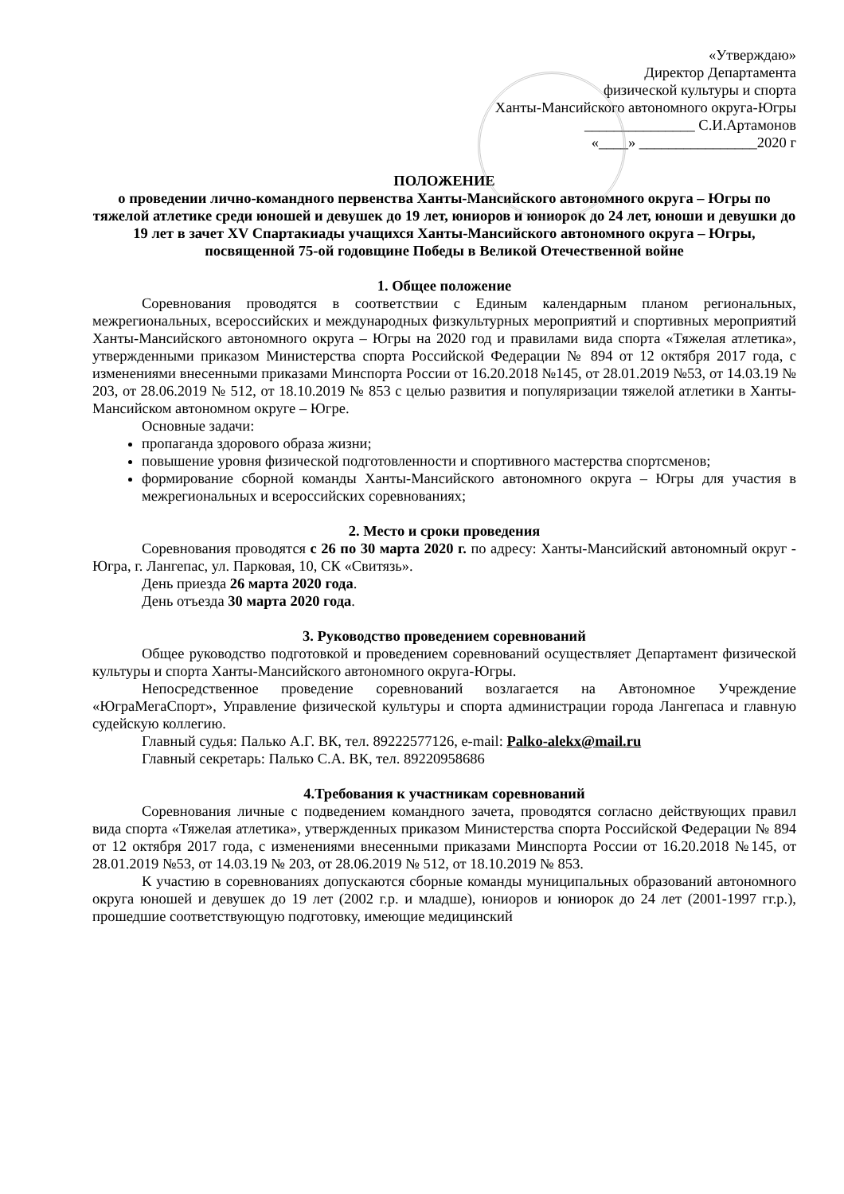«Утверждаю»
Директор Департамента
физической культуры и спорта
Ханты-Мансийского автономного округа-Югры
_______________ С.И.Артамонов
«____» ________________2020 г
ПОЛОЖЕНИЕ
о проведении лично-командного первенства Ханты-Мансийского автономного округа – Югры по тяжелой атлетике среди юношей и девушек до 19 лет, юниоров и юниорок до 24 лет, юноши и девушки до 19 лет в зачет XV Спартакиады учащихся Ханты-Мансийского автономного округа – Югры, посвященной 75-ой годовщине Победы в Великой Отечественной войне
1. Общее положение
Соревнования проводятся в соответствии с Единым календарным планом региональных, межрегиональных, всероссийских и международных физкультурных мероприятий и спортивных мероприятий Ханты-Мансийского автономного округа – Югры на 2020 год и правилами вида спорта «Тяжелая атлетика», утвержденными приказом Министерства спорта Российской Федерации № 894 от 12 октября 2017 года, с изменениями внесенными приказами Минспорта России от 16.20.2018 №145, от 28.01.2019 №53, от 14.03.19 № 203, от 28.06.2019 № 512, от 18.10.2019 № 853 с целью развития и популяризации тяжелой атлетики в Ханты-Мансийском автономном округе – Югре.
Основные задачи:
пропаганда здорового образа жизни;
повышение уровня физической подготовленности и спортивного мастерства спортсменов;
формирование сборной команды Ханты-Мансийского автономного округа – Югры для участия в межрегиональных и всероссийских соревнованиях;
2. Место и сроки проведения
Соревнования проводятся с 26 по 30 марта 2020 г. по адресу: Ханты-Мансийский автономный округ - Югра, г. Лангепас, ул. Парковая, 10, СК «Свитязь».
День приезда 26 марта 2020 года.
День отъезда 30 марта 2020 года.
3. Руководство проведением соревнований
Общее руководство подготовкой и проведением соревнований осуществляет Департамент физической культуры и спорта Ханты-Мансийского автономного округа-Югры.
Непосредственное проведение соревнований возлагается на Автономное Учреждение «ЮграМегаСпорт», Управление физической культуры и спорта администрации города Лангепаса и главную судейскую коллегию.
Главный судья: Палько А.Г. ВК, тел. 89222577126, e-mail: Palko-alekx@mail.ru
Главный секретарь: Палько С.А. ВК, тел. 89220958686
4.Требования к участникам соревнований
Соревнования личные с подведением командного зачета, проводятся согласно действующих правил вида спорта «Тяжелая атлетика», утвержденных приказом Министерства спорта Российской Федерации № 894 от 12 октября 2017 года, с изменениями внесенными приказами Минспорта России от 16.20.2018 №145, от 28.01.2019 №53, от 14.03.19 № 203, от 28.06.2019 № 512, от 18.10.2019 № 853.
К участию в соревнованиях допускаются сборные команды муниципальных образований автономного округа юношей и девушек до 19 лет (2002 г.р. и младше), юниоров и юниорок до 24 лет (2001-1997 гг.р.), прошедшие соответствующую подготовку, имеющие медицинский